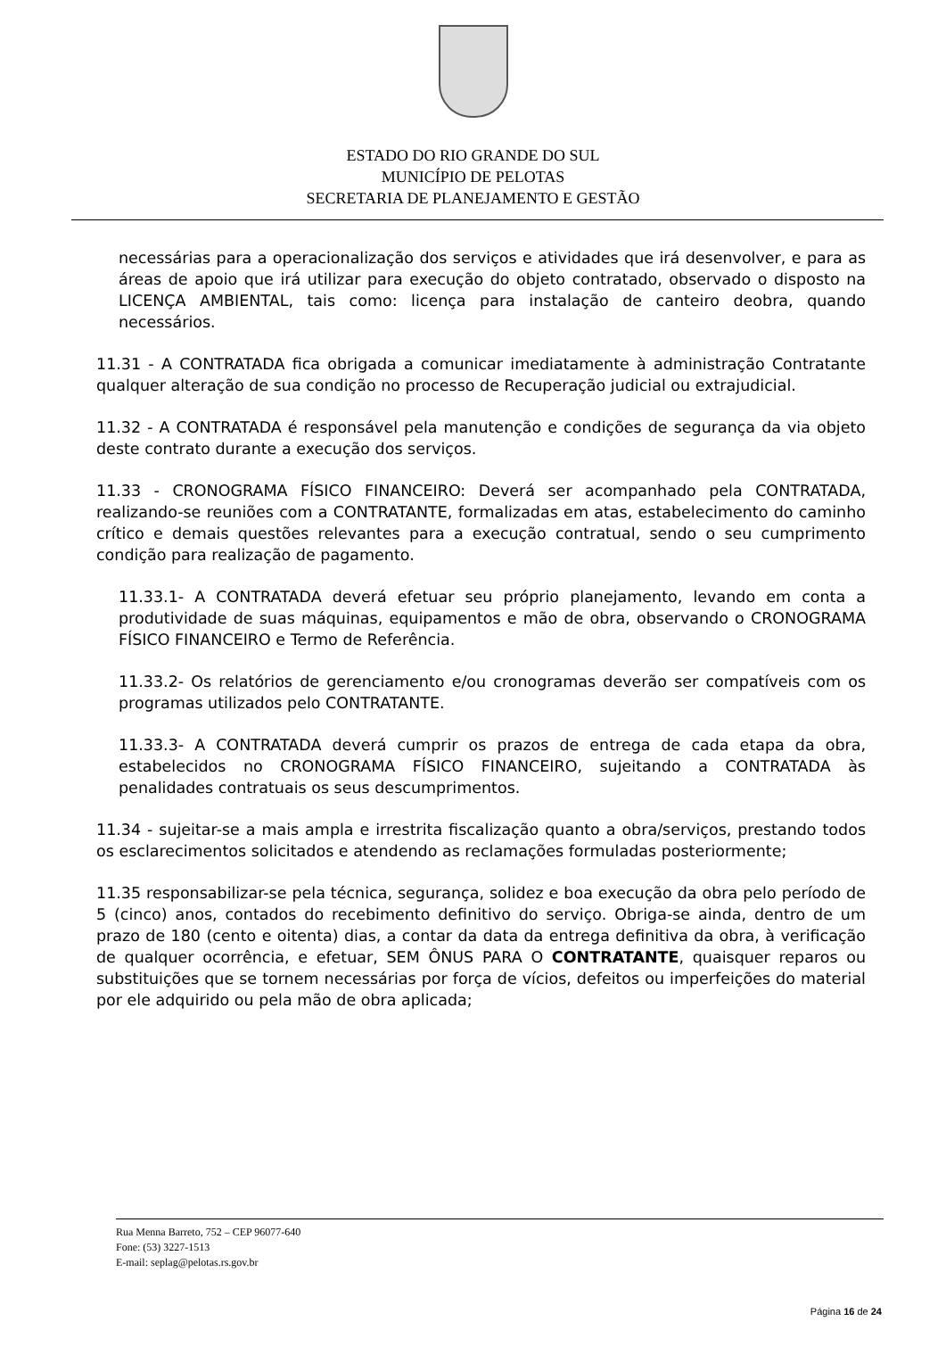ESTADO DO RIO GRANDE DO SUL
MUNICÍPIO DE PELOTAS
SECRETARIA DE PLANEJAMENTO E GESTÃO
necessárias para a operacionalização dos serviços e atividades que irá desenvolver, e para as áreas de apoio que irá utilizar para execução do objeto contratado, observado o disposto na LICENÇA AMBIENTAL, tais como: licença para instalação de canteiro deobra, quando necessários.
11.31 - A CONTRATADA fica obrigada a comunicar imediatamente à administração Contratante qualquer alteração de sua condição no processo de Recuperação judicial ou extrajudicial.
11.32 - A CONTRATADA é responsável pela manutenção e condições de segurança da via objeto deste contrato durante a execução dos serviços.
11.33 - CRONOGRAMA FÍSICO FINANCEIRO: Deverá ser acompanhado pela CONTRATADA, realizando-se reuniões com a CONTRATANTE, formalizadas em atas, estabelecimento do caminho crítico e demais questões relevantes para a execução contratual, sendo o seu cumprimento condição para realização de pagamento.
11.33.1- A CONTRATADA deverá efetuar seu próprio planejamento, levando em conta a produtividade de suas máquinas, equipamentos e mão de obra, observando o CRONOGRAMA FÍSICO FINANCEIRO e Termo de Referência.
11.33.2- Os relatórios de gerenciamento e/ou cronogramas deverão ser compatíveis com os programas utilizados pelo CONTRATANTE.
11.33.3- A CONTRATADA deverá cumprir os prazos de entrega de cada etapa da obra, estabelecidos no CRONOGRAMA FÍSICO FINANCEIRO, sujeitando a CONTRATADA às penalidades contratuais os seus descumprimentos.
11.34 - sujeitar-se a mais ampla e irrestrita fiscalização quanto a obra/serviços, prestando todos os esclarecimentos solicitados e atendendo as reclamações formuladas posteriormente;
11.35 responsabilizar-se pela técnica, segurança, solidez e boa execução da obra pelo período de 5 (cinco) anos, contados do recebimento definitivo do serviço. Obriga-se ainda, dentro de um prazo de 180 (cento e oitenta) dias, a contar da data da entrega definitiva da obra, à verificação de qualquer ocorrência, e efetuar, SEM ÔNUS PARA O CONTRATANTE, quaisquer reparos ou substituições que se tornem necessárias por força de vícios, defeitos ou imperfeições do material por ele adquirido ou pela mão de obra aplicada;
Rua Menna Barreto, 752 – CEP 96077-640
Fone: (53) 3227-1513
E-mail: seplag@pelotas.rs.gov.br
Página 16 de 24